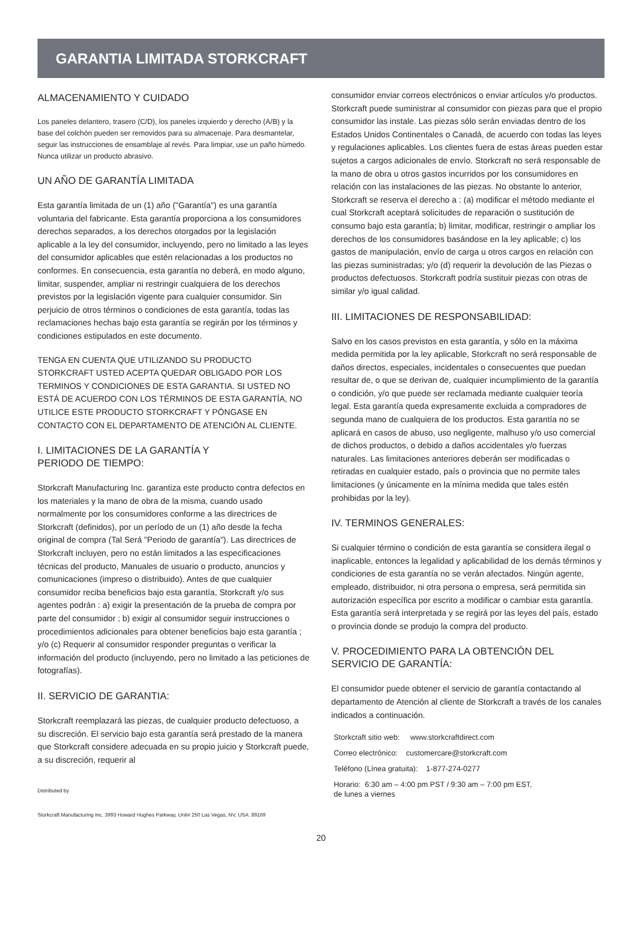GARANTIA LIMITADA STORKCRAFT
ALMACENAMIENTO Y CUIDADO
Los paneles delantero, trasero (C/D), los paneles izquierdo y derecho (A/B) y la base del colchón pueden ser removidos para su almacenaje. Para desmantelar, seguir las instrucciones de ensamblaje al revés. Para limpiar, use un paño húmedo.
Nunca utilizar un producto abrasivo.
UN AÑO DE GARANTÍA LIMITADA
Esta garantía limitada de un (1) año ("Garantía") es una garantía voluntaria del fabricante. Esta garantía proporciona a los consumidores derechos separados, a los derechos otorgados por la legislación aplicable a la ley del consumidor, incluyendo, pero no limitado a las leyes del consumidor aplicables que estén relacionadas a los productos no conformes. En consecuencia, esta garantía no deberá, en modo alguno, limitar, suspender, ampliar ni restringir cualquiera de los derechos previstos por la legislación vigente para cualquier consumidor. Sin perjuicio de otros términos o condiciones de esta garantía, todas las reclamaciones hechas bajo esta garantía se regirán por los términos y condiciones estipulados en este documento.
TENGA EN CUENTA QUE UTILIZANDO SU PRODUCTO STORKCRAFT USTED ACEPTA QUEDAR OBLIGADO POR LOS TERMINOS Y CONDICIONES DE ESTA GARANTIA. SI USTED NO ESTÁ DE ACUERDO CON LOS TÉRMINOS DE ESTA GARANTÍA, NO UTILICE ESTE PRODUCTO STORKCRAFT Y PÓNGASE EN CONTACTO CON EL DEPARTAMENTO DE ATENCIÓN AL CLIENTE.
I. LIMITACIONES DE LA GARANTÍA Y
PERIODO DE TIEMPO:
Storkcraft Manufacturing Inc. garantiza este producto contra defectos en los materiales y la mano de obra de la misma, cuando usado normalmente por los consumidores conforme a las directrices de Storkcraft (definidos), por un período de un (1) año desde la fecha original de compra (Tal Será ”Periodo de garantía"). Las directrices de Storkcraft incluyen, pero no están limitados a las especificaciones técnicas del producto, Manuales de usuario o producto, anuncios y comunicaciones (impreso o distribuido). Antes de que cualquier consumidor reciba beneficios bajo esta garantía, Storkcraft y/o sus agentes podrán : a) exigir la presentación de la prueba de compra por parte del consumidor ; b) exigir al consumidor seguir instrucciones o procedimientos adicionales para obtener beneficios bajo esta garantía ; y/o (c) Requerir al consumidor responder preguntas o verificar la información del producto (incluyendo, pero no limitado a las peticiones de fotografías).
II. SERVICIO DE GARANTIA:
Storkcraft reemplazará las piezas, de cualquier producto defectuoso, a su discreción. El servicio bajo esta garantía será prestado de la manera que Storkcraft considere adecuada en su propio juicio y Storkcraft puede, a su discreción, requerir al
Distributed by
Storkcraft Manufacturing Inc. 3993 Howard Hughes Parkway, Unit# 250 Las Vegas, NV, USA. 89169
consumidor enviar correos electrónicos o enviar artículos y/o productos. Storkcraft puede suministrar al consumidor con piezas para que el propio consumidor las instale. Las piezas sólo serán enviadas dentro de los Estados Unidos Continentales o Canadá, de acuerdo con todas las leyes y regulaciones aplicables. Los clientes fuera de estas áreas pueden estar sujetos a cargos adicionales de envío. Storkcraft no será responsable de la mano de obra u otros gastos incurridos por los consumidores en relación con las instalaciones de las piezas. No obstante lo anterior, Storkcraft se reserva el derecho a : (a) modificar el método mediante el cual Storkcraft aceptará solicitudes de reparación o sustitución de consumo bajo esta garantía; b) limitar, modificar, restringir o ampliar los derechos de los consumidores basándose en la ley aplicable; c) los gastos de manipulación, envío de carga u otros cargos en relación con las piezas suministradas; y/o (d) requerir la devolución de las Piezas o productos defectuosos. Storkcraft podría sustituir piezas con otras de similar y/o igual calidad.
III. LIMITACIONES DE RESPONSABILIDAD:
Salvo en los casos previstos en esta garantía, y sólo en la máxima medida permitida por la ley aplicable, Storkcraft no será responsable de daños directos, especiales, incidentales o consecuentes que puedan resultar de, o que se derivan de, cualquier incumplimiento de la garantía o condición, y/o que puede ser reclamada mediante cualquier teoría legal. Esta garantía queda expresamente excluida a compradores de segunda mano de cualquiera de los productos. Esta garantía no se aplicará en casos de abuso, uso negligente, malhuso y/o uso comercial de dichos productos, o debido a daños accidentales y/o fuerzas naturales. Las limitaciones anteriores deberán ser modificadas o retiradas en cualquier estado, país o provincia que no permite tales limitaciones (y únicamente en la mínima medida que tales estén prohibidas por la ley).
IV. TERMINOS GENERALES:
Si cualquier término o condición de esta garantía se considera ilegal o inaplicable, entonces la legalidad y aplicabilidad de los demás términos y condiciones de esta garantía no se verán afectados. Ningún agente, empleado, distribuidor, ni otra persona o empresa, será permitida sin autorización específica por escrito a modificar o cambiar esta garantía. Esta garantía será interpretada y se regirá por las leyes del país, estado o provincia donde se produjo la compra del producto.
V. PROCEDIMIENTO PARA LA OBTENCIÓN DEL
SERVICIO DE GARANTÍA:
El consumidor puede obtener el servicio de garantía contactando al departamento de Atención al cliente de Storkcraft a través de los canales indicados a continuación.
Storkcraft sitio web: www.storkcraftdirect.com
Correo electrónico: customercare@storkcraft.com
Teléfono (Línea gratuita): 1-877-274-0277
Horario: 6:30 am – 4:00 pm PST / 9:30 am – 7:00 pm EST,
de lunes a viernes
20